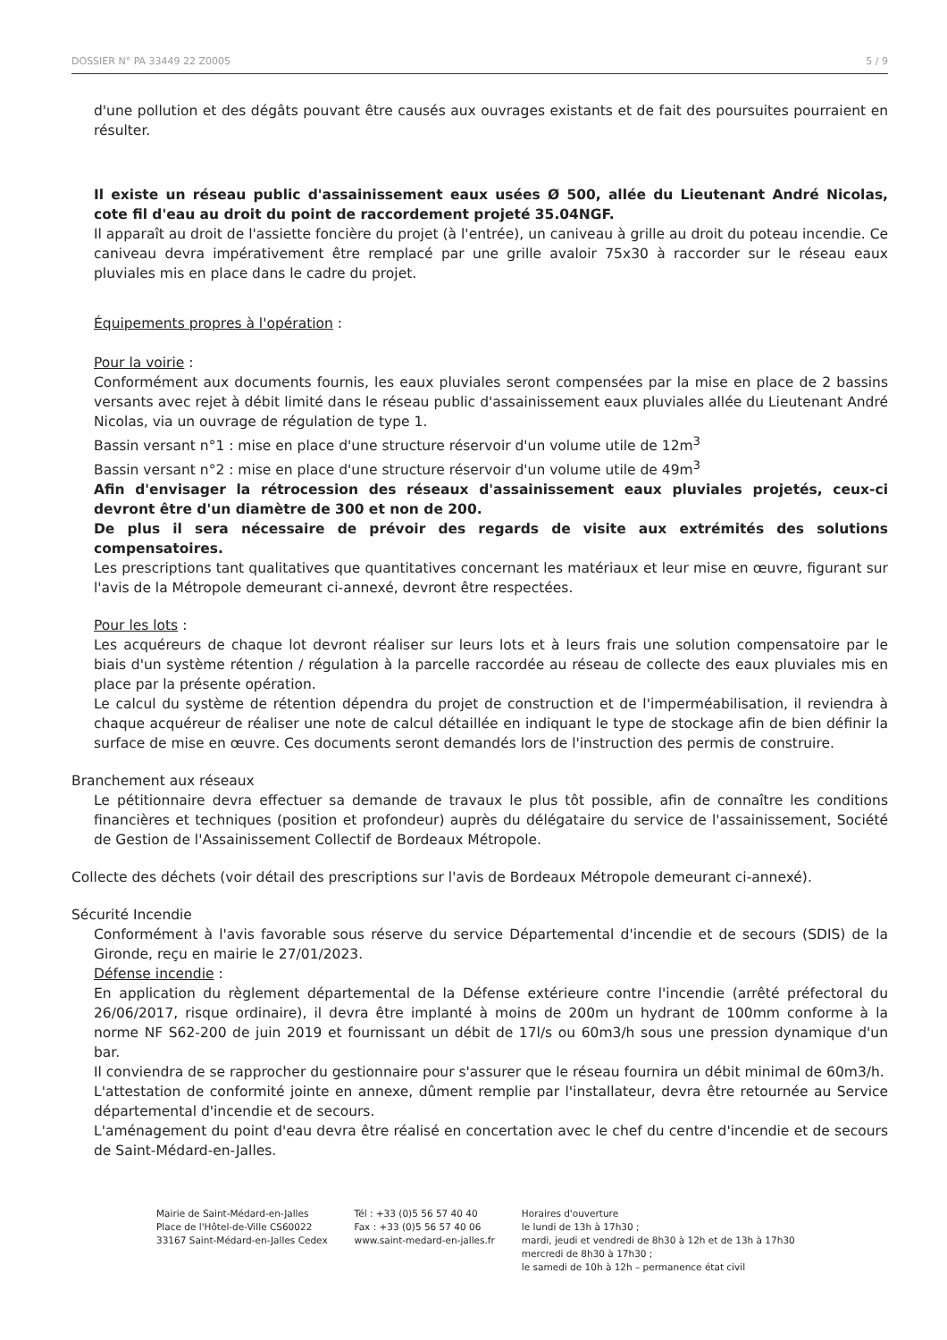DOSSIER N° PA 33449 22 Z0005 5 / 9
d'une pollution et des dégâts pouvant être causés aux ouvrages existants et de fait des poursuites pourraient en résulter.
Il existe un réseau public d'assainissement eaux usées Ø 500, allée du Lieutenant André Nicolas, cote fil d'eau au droit du point de raccordement projeté 35.04NGF.
Il apparaît au droit de l'assiette foncière du projet (à l'entrée), un caniveau à grille au droit du poteau incendie. Ce caniveau devra impérativement être remplacé par une grille avaloir 75x30 à raccorder sur le réseau eaux pluviales mis en place dans le cadre du projet.
Équipements propres à l'opération :
Pour la voirie :
Conformément aux documents fournis, les eaux pluviales seront compensées par la mise en place de 2 bassins versants avec rejet à débit limité dans le réseau public d'assainissement eaux pluviales allée du Lieutenant André Nicolas, via un ouvrage de régulation de type 1.
Bassin versant n°1 : mise en place d'une structure réservoir d'un volume utile de 12m<sup>3</sup>
Bassin versant n°2 : mise en place d'une structure réservoir d'un volume utile de 49m<sup>3</sup>
Afin d'envisager la rétrocession des réseaux d'assainissement eaux pluviales projetés, ceux-ci devront être d'un diamètre de 300 et non de 200.
De plus il sera nécessaire de prévoir des regards de visite aux extrémités des solutions compensatoires.
Les prescriptions tant qualitatives que quantitatives concernant les matériaux et leur mise en œuvre, figurant sur l'avis de la Métropole demeurant ci-annexé, devront être respectées.
Pour les lots :
Les acquéreurs de chaque lot devront réaliser sur leurs lots et à leurs frais une solution compensatoire par le biais d'un système rétention / régulation à la parcelle raccordée au réseau de collecte des eaux pluviales mis en place par la présente opération.
Le calcul du système de rétention dépendra du projet de construction et de l'imperméabilisation, il reviendra à chaque acquéreur de réaliser une note de calcul détaillée en indiquant le type de stockage afin de bien définir la surface de mise en œuvre. Ces documents seront demandés lors de l'instruction des permis de construire.
Branchement aux réseaux
Le pétitionnaire devra effectuer sa demande de travaux le plus tôt possible, afin de connaître les conditions financières et techniques (position et profondeur) auprès du délégataire du service de l'assainissement, Société de Gestion de l'Assainissement Collectif de Bordeaux Métropole.
Collecte des déchets (voir détail des prescriptions sur l'avis de Bordeaux Métropole demeurant ci-annexé).
Sécurité Incendie
Conformément à l'avis favorable sous réserve du service Départemental d'incendie et de secours (SDIS) de la Gironde, reçu en mairie le 27/01/2023.
Défense incendie :
En application du règlement départemental de la Défense extérieure contre l'incendie (arrêté préfectoral du 26/06/2017, risque ordinaire), il devra être implanté à moins de 200m un hydrant de 100mm conforme à la norme NF S62-200 de juin 2019 et fournissant un débit de 17l/s ou 60m3/h sous une pression dynamique d'un bar.
Il conviendra de se rapprocher du gestionnaire pour s'assurer que le réseau fournira un débit minimal de 60m3/h.
L'attestation de conformité jointe en annexe, dûment remplie par l'installateur, devra être retournée au Service départemental d'incendie et de secours.
L'aménagement du point d'eau devra être réalisé en concertation avec le chef du centre d'incendie et de secours de Saint-Médard-en-Jalles.
Mairie de Saint-Médard-en-Jalles
Place de l'Hôtel-de-Ville CS60022
33167 Saint-Médard-en-Jalles Cedex
Tél : +33 (0)5 56 57 40 40
Fax : +33 (0)5 56 57 40 06
www.saint-medard-en-jalles.fr
Horaires d'ouverture
le lundi de 13h à 17h30 ;
mardi, jeudi et vendredi de 8h30 à 12h et de 13h à 17h30
mercredi de 8h30 à 17h30 ;
le samedi de 10h à 12h – permanence état civil